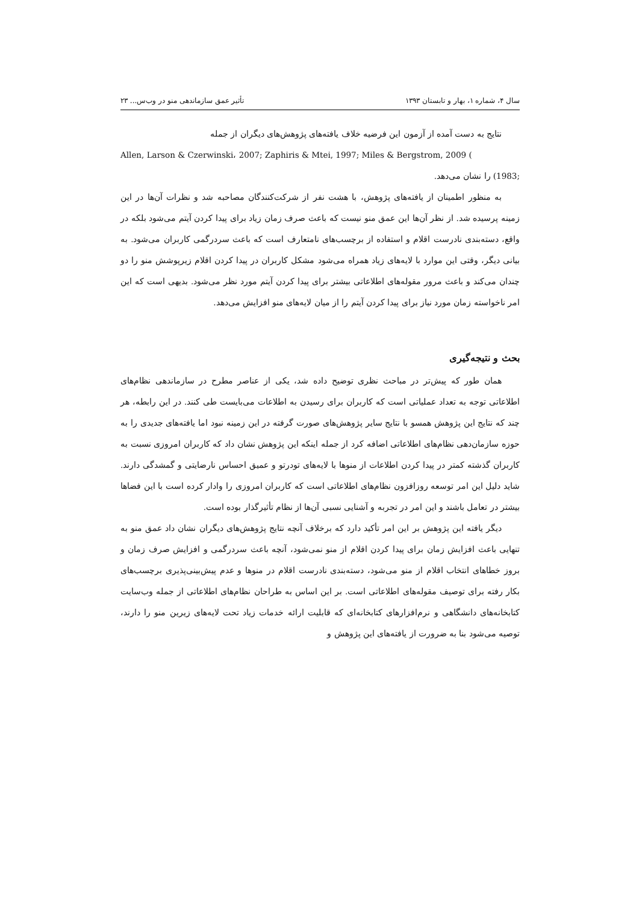سال ۴، شماره ۱، بهار و تابستان ۱۳۹۳ تأثیر عمق سازماندهی منو در وب‌س... ۲۳
نتایج به دست آمده از آزمون این فرضیه خلاف یافته‌های پژوهش‌های دیگران از جمله
Allen, Larson & Czerwinski، 2007; Zaphiris & Mtei, 1997; Miles & Bergstrom, 2009 (
;1983) را نشان می‌دهد.
به منظور اطمینان از یافته‌های پژوهش، با هشت نفر از شرکت‌کنندگان مصاحبه شد و نظرات آن‌ها در این زمینه پرسیده شد. از نظر آن‌ها این عمق منو نیست که باعث صرف زمان زیاد برای پیدا کردن آیتم می‌شود بلکه در واقع، دسته‌بندی نادرست اقلام و استفاده از برچسب‌های نامتعارف است که باعث سردرگمی کاربران می‌شود. به بیانی دیگر، وقتی این موارد با لایه‌های زیاد همراه می‌شود مشکل کاربران در پیدا کردن اقلام زیرپوشش منو را دو چندان می‌کند و باعث مرور مقوله‌های اطلاعاتی بیشتر برای پیدا کردن آیتم مورد نظر می‌شود. بدیهی است که این امر ناخواسته زمان مورد نیاز برای پیدا کردن آیتم را از میان لایه‌های منو افزایش می‌دهد.
بحث و نتیجه‌گیری
همان طور که پیش‌تر در مباحث نظری توضیح داده شد، یکی از عناصر مطرح در سازماندهی نظام‌های اطلاعاتی توجه به تعداد عملیاتی است که کاربران برای رسیدن به اطلاعات می‌بایست طی کنند. در این رابطه، هر چند که نتایج این پژوهش همسو با نتایج سایر پژوهش‌های صورت گرفته در این زمینه نبود اما یافته‌های جدیدی را به حوزه سازمان‌دهی نظام‌های اطلاعاتی اضافه کرد از جمله اینکه این پژوهش نشان داد که کاربران امروزی نسبت به کاربران گذشته کمتر در پیدا کردن اطلاعات از منوها با لایه‌های تودرتو و عمیق احساس نارضایتی و گمشدگی دارند. شاید دلیل این امر توسعه روزافزون نظام‌های اطلاعاتی است که کاربران امروزی را وادار کرده است با این فضاها بیشتر در تعامل باشند و این امر در تجربه و آشنایی نسبی آن‌ها از نظام تأثیرگذار بوده است.
دیگر یافته این پژوهش بر این امر تأکید دارد که برخلاف آنچه نتایج پژوهش‌های دیگران نشان داد عمق منو به تنهایی باعث افزایش زمان برای پیدا کردن اقلام از منو نمی‌شود، آنچه باعث سردرگمی و افزایش صرف زمان و بروز خطاهای انتخاب اقلام از منو می‌شود، دسته‌بندی نادرست اقلام در منوها و عدم پیش‌بینی‌پذیری برچسب‌های بکار رفته برای توصیف مقوله‌های اطلاعاتی است. بر این اساس به طراحان نظام‌های اطلاعاتی از جمله وب‌سایت کتابخانه‌های دانشگاهی و نرم‌افزارهای کتابخانه‌ای که قابلیت ارائه خدمات زیاد تحت لایه‌های زیرین منو را دارند، توصیه می‌شود بنا به ضرورت از یافته‌های این پژوهش و